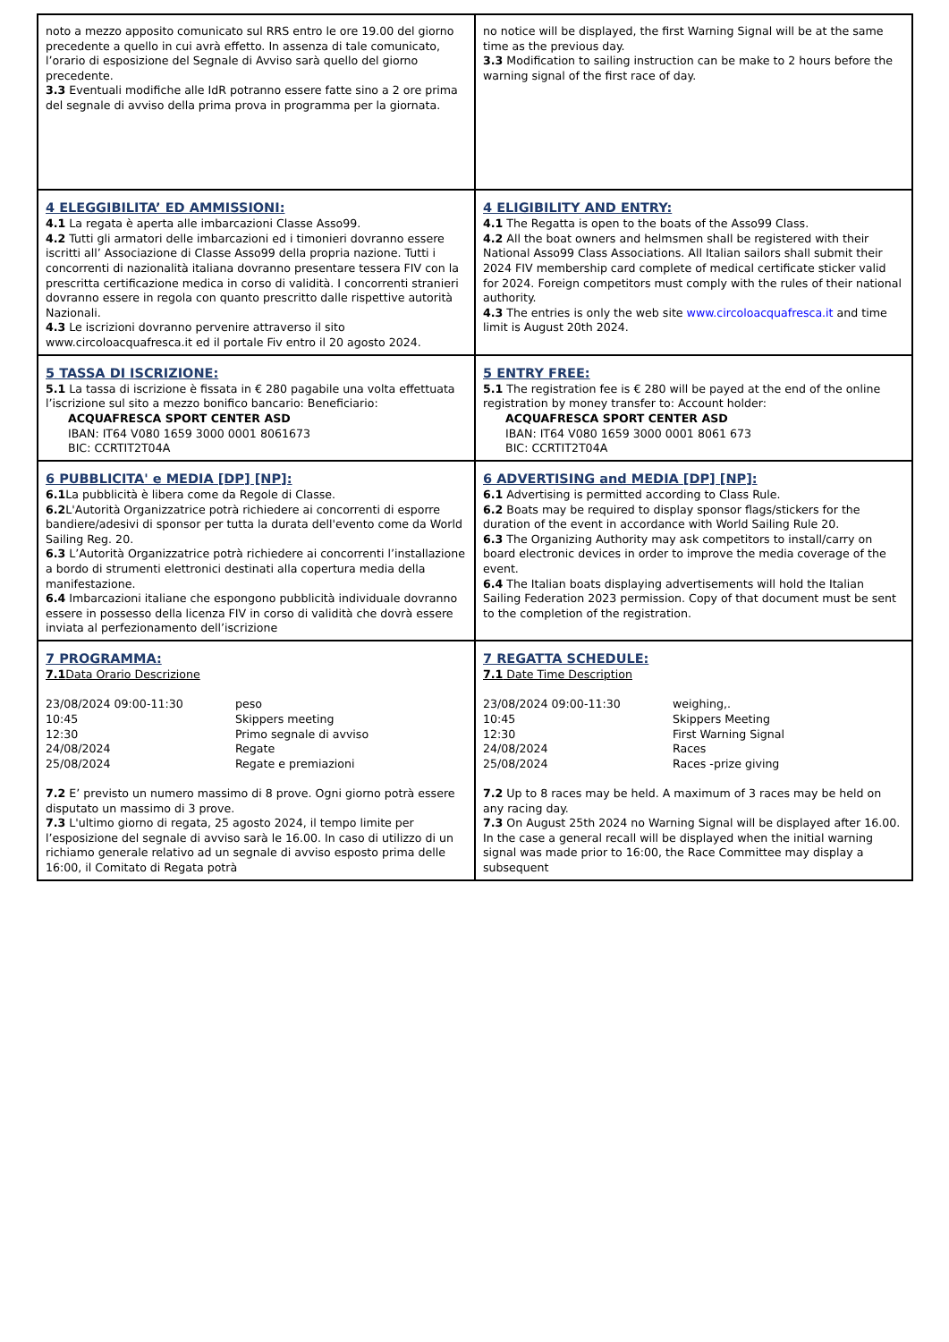| noto a mezzo apposito comunicato sul RRS entro le ore 19.00 del giorno precedente a quello in cui avrà effetto. In assenza di tale comunicato, l’orario di esposizione del Segnale di Avviso sarà quello del giorno precedente. 3.3 Eventuali modifiche alle IdR potranno essere fatte sino a 2 ore prima del segnale di avviso della prima prova in programma per la giornata. | no notice will be displayed, the first Warning Signal will be at the same time as the previous day. 3.3 Modification to sailing instruction can be make to 2 hours before the warning signal of the first race of day. |
| 4 ELEGGIBILITA’ ED AMMISSIONI: 4.1 La regata è aperta alle imbarcazioni Classe Asso99. 4.2 Tutti gli armatori delle imbarcazioni ed i timonieri dovranno essere iscritti all’ Associazione di Classe Asso99 della propria nazione. Tutti i concorrenti di nazionalità italiana dovranno presentare tessera FIV con la prescritta certificazione medica in corso di validità. I concorrenti stranieri dovranno essere in regola con quanto prescritto dalle rispettive autorità Nazionali. 4.3 Le iscrizioni dovranno pervenire attraverso il sito www.circoloacquafresca.it ed il portale Fiv entro il 20 agosto 2024. | 4 ELIGIBILITY AND ENTRY: 4.1 The Regatta is open to the boats of the Asso99 Class. 4.2 All the boat owners and helmsmen shall be registered with their National Asso99 Class Associations. All Italian sailors shall submit their 2024 FIV membership card complete of medical certificate sticker valid for 2024. Foreign competitors must comply with the rules of their national authority. 4.3 The entries is only the web site www.circoloacquafresca.it and time limit is August 20th 2024. |
| 5 TASSA DI ISCRIZIONE: 5.1 La tassa di iscrizione è fissata in € 280 pagabile una volta effettuata l’iscrizione sul sito a mezzo bonifico bancario: Beneficiario: ACQUAFRESCA SPORT CENTER ASD IBAN: IT64 V080 1659 3000 0001 8061673 BIC: CCRTIT2T04A | 5 ENTRY FREE: 5.1 The registration fee is € 280 will be payed at the end of the online registration by money transfer to: Account holder: ACQUAFRESCA SPORT CENTER ASD IBAN: IT64 V080 1659 3000 0001 8061 673 BIC: CCRTIT2T04A |
| 6 PUBBLICITA' e MEDIA [DP] [NP]: 6.1 La pubblicità è libera come da Regole di Classe. 6.2 L'Autorità Organizzatrice potrà richiedere ai concorrenti di esporre bandiere/adesivi di sponsor per tutta la durata dell'evento come da World Sailing Reg. 20. 6.3 L’Autorità Organizzatrice potrà richiedere ai concorrenti l’installazione a bordo di strumenti elettronici destinati alla copertura media della manifestazione. 6.4 Imbarcazioni italiane che espongono pubblicità individuale dovranno essere in possesso della licenza FIV in corso di validità che dovrà essere inviata al perfezionamento dell’iscrizione | 6 ADVERTISING and MEDIA [DP] [NP]: 6.1 Advertising is permitted according to Class Rule. 6.2 Boats may be required to display sponsor flags/stickers for the duration of the event in accordance with World Sailing Rule 20. 6.3 The Organizing Authority may ask competitors to install/carry on board electronic devices in order to improve the media coverage of the event. 6.4 The Italian boats displaying advertisements will hold the Italian Sailing Federation 2023 permission. Copy of that document must be sent to the completion of the registration. |
| 7 PROGRAMMA: 7.1 Data Orario Descrizione 23/08/2024 09:00-11:30 peso 10:45 Skippers meeting 12:30 Primo segnale di avviso 24/08/2024 Regate 25/08/2024 Regate e premiazioni 7.2 E’ previsto un numero massimo di 8 prove. Ogni giorno potrà essere disputato un massimo di 3 prove. 7.3 L'ultimo giorno di regata, 25 agosto 2024, il tempo limite per l’esposizione del segnale di avviso sarà le 16.00. In caso di utilizzo di un richiamo generale relativo ad un segnale di avviso esposto prima delle 16:00, il Comitato di Regata potrà | 7 REGATTA SCHEDULE: 7.1 Date Time Description 23/08/2024 09:00-11:30 weighing,. 10:45 Skippers Meeting 12:30 First Warning Signal 24/08/2024 Races 25/08/2024 Races -prize giving 7.2 Up to 8 races may be held. A maximum of 3 races may be held on any racing day. 7.3 On August 25th 2024 no Warning Signal will be displayed after 16.00. In the case a general recall will be displayed when the initial warning signal was made prior to 16:00, the Race Committee may display a subsequent |